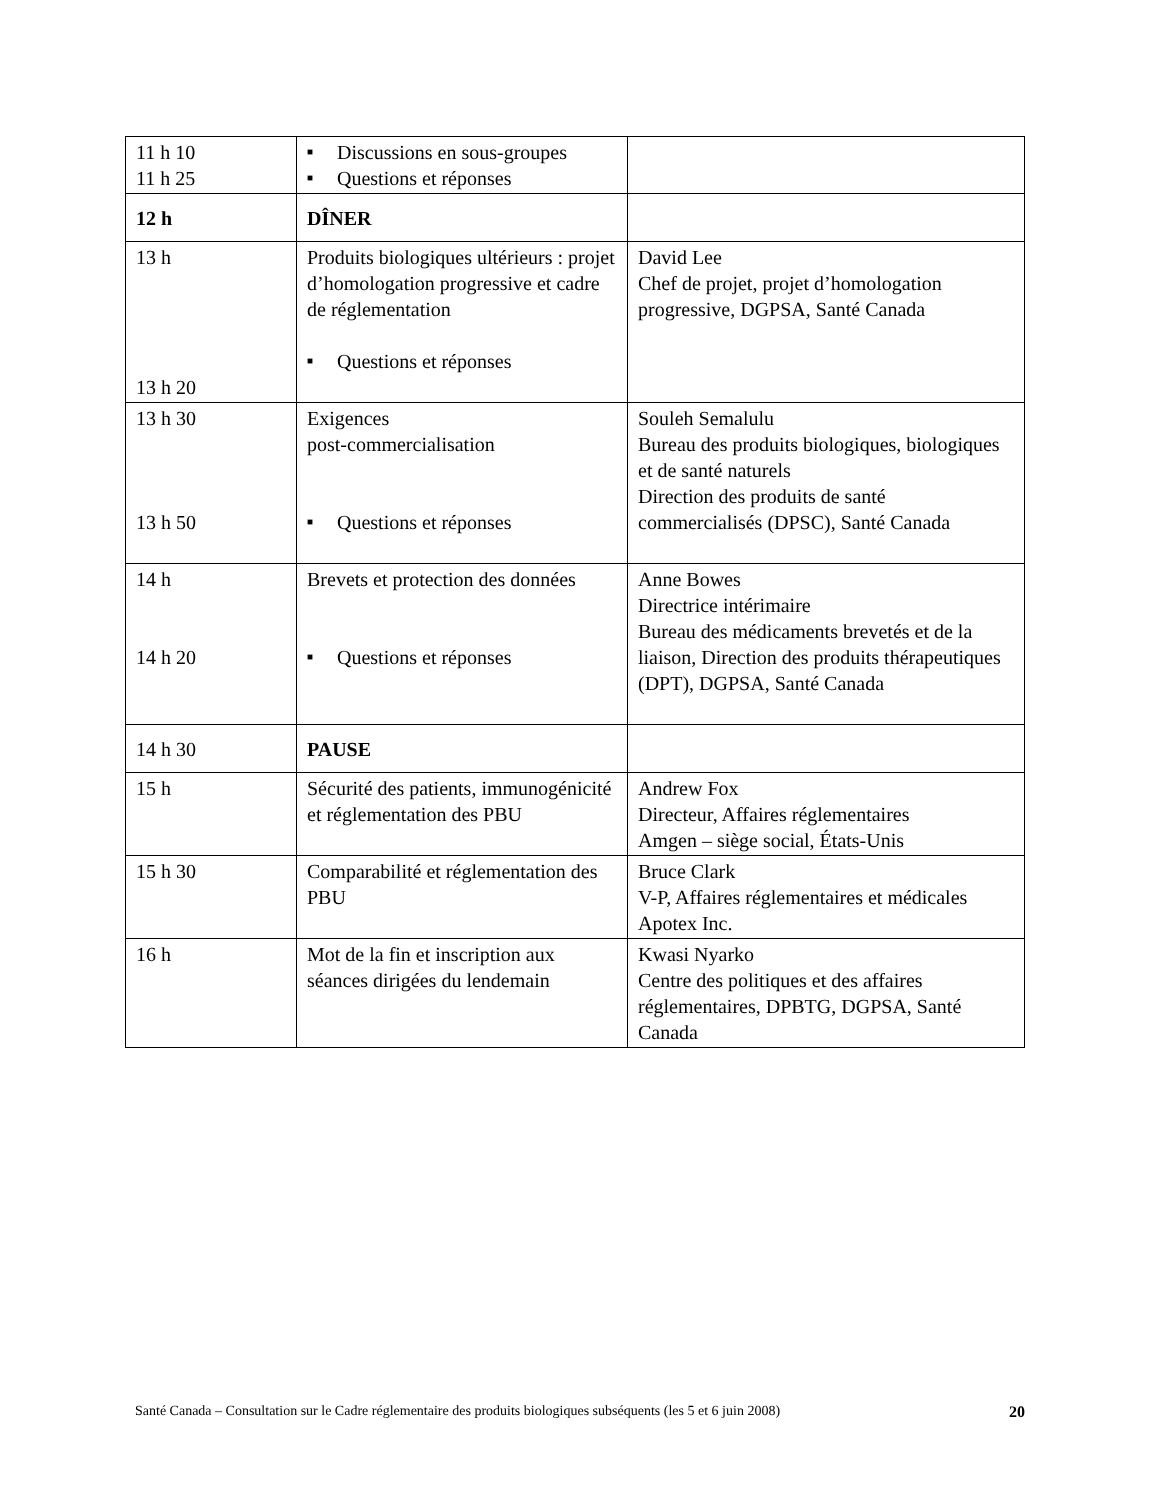| 11 h 10 11 h 25 | ■ Discussions en sous-groupes ■ Questions et réponses | |
| 12 h | DÎNER | |
| 13 h 13 h 20 | Produits biologiques ultérieurs : projet d’homologation progressive et cadre de réglementation ■ Questions et réponses | David Lee Chef de projet, projet d’homologation progressive, DGPSA, Santé Canada |
| 13 h 30 13 h 50 | Exigences post-commercialisation ■ Questions et réponses | Souleh Semalulu Bureau des produits biologiques, biologiques et de santé naturels Direction des produits de santé commercialisés (DPSC), Santé Canada |
| 14 h 14 h 20 | Brevets et protection des données ■ Questions et réponses | Anne Bowes Directrice intérimaire Bureau des médicaments brevetés et de la liaison, Direction des produits thérapeutiques (DPT), DGPSA, Santé Canada |
| 14 h 30 | PAUSE | |
| 15 h | Sécurité des patients, immunogénicité et réglementation des PBU | Andrew Fox Directeur, Affaires réglementaires Amgen – siège social, États-Unis |
| 15 h 30 | Comparabilité et réglementation des PBU | Bruce Clark V-P, Affaires réglementaires et médicales Apotex Inc. |
| 16 h | Mot de la fin et inscription aux séances dirigées du lendemain | Kwasi Nyarko Centre des politiques et des affaires réglementaires, DPBTG, DGPSA, Santé Canada |
Santé Canada – Consultation sur le Cadre réglementaire des produits biologiques subséquents (les 5 et 6 juin 2008) 20